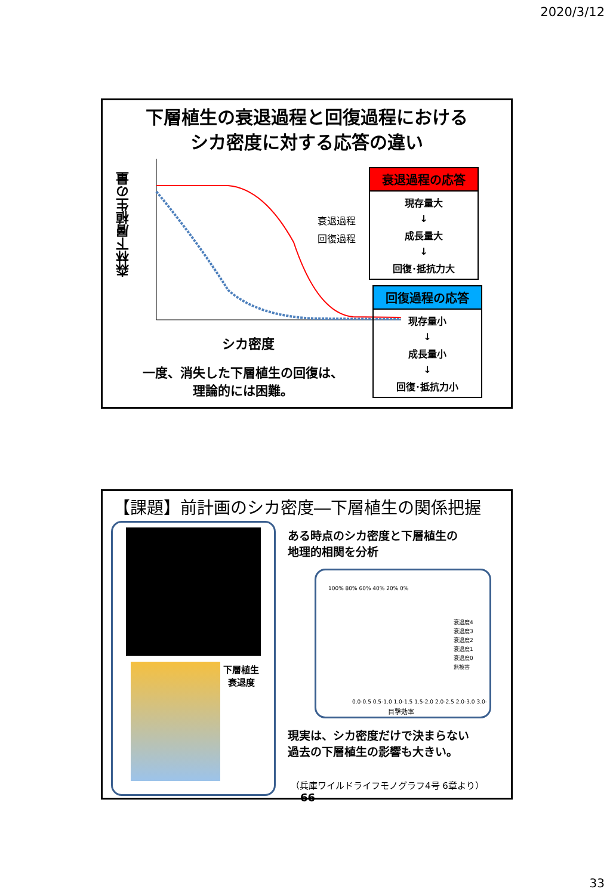2020/3/12
下層植生の衰退過程と回復過程における
シカ密度に対する応答の違い
森林下層植生の量
衰退過程
回復過程
シカ密度
一度、消失した下層植生の回復は、
理論的には困難。
衰退過程の応答
現存量大
↓
成長量大
↓
回復･抵抗力大
回復過程の応答
現存量小
↓
成長量小
↓
回復･抵抗力小
【課題】前計画のシカ密度―下層植生の関係把握
下層植生
衰退度
ある時点のシカ密度と下層植生の
地理的相関を分析
100% 80% 60% 40% 20% 0%
衰退度4
衰退度3
衰退度2
衰退度1
衰退度0
無被害
0.0-0.5 0.5-1.0 1.0-1.5 1.5-2.0 2.0-2.5 2.0-3.0 3.0-
目撃効率
現実は、シカ密度だけで決まらない
過去の下層植生の影響も大きい。
（兵庫ワイルドライフモノグラフ4号 6章より） 66
33